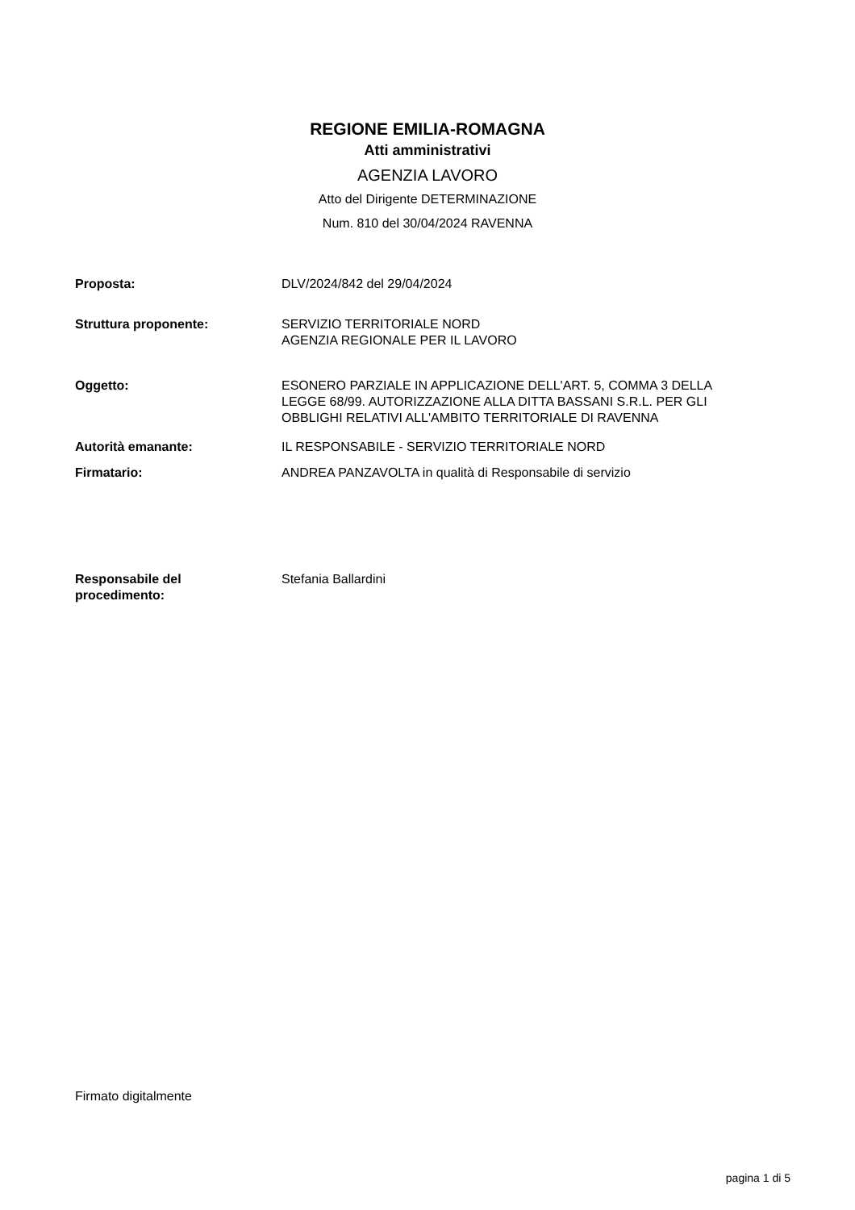REGIONE EMILIA-ROMAGNA
Atti amministrativi
AGENZIA LAVORO
Atto del Dirigente DETERMINAZIONE
Num. 810 del 30/04/2024 RAVENNA
| Proposta: | DLV/2024/842 del 29/04/2024 |
| Struttura proponente: | SERVIZIO TERRITORIALE NORD AGENZIA REGIONALE PER IL LAVORO |
| Oggetto: | ESONERO PARZIALE IN APPLICAZIONE DELL'ART. 5, COMMA 3 DELLA LEGGE 68/99. AUTORIZZAZIONE ALLA DITTA BASSANI S.R.L. PER GLI OBBLIGHI RELATIVI ALL'AMBITO TERRITORIALE DI RAVENNA |
| Autorità emanante: | IL RESPONSABILE - SERVIZIO TERRITORIALE NORD |
| Firmatario: | ANDREA PANZAVOLTA in qualità di Responsabile di servizio |
| Responsabile del procedimento: | Stefania Ballardini |
Firmato digitalmente
pagina 1 di 5